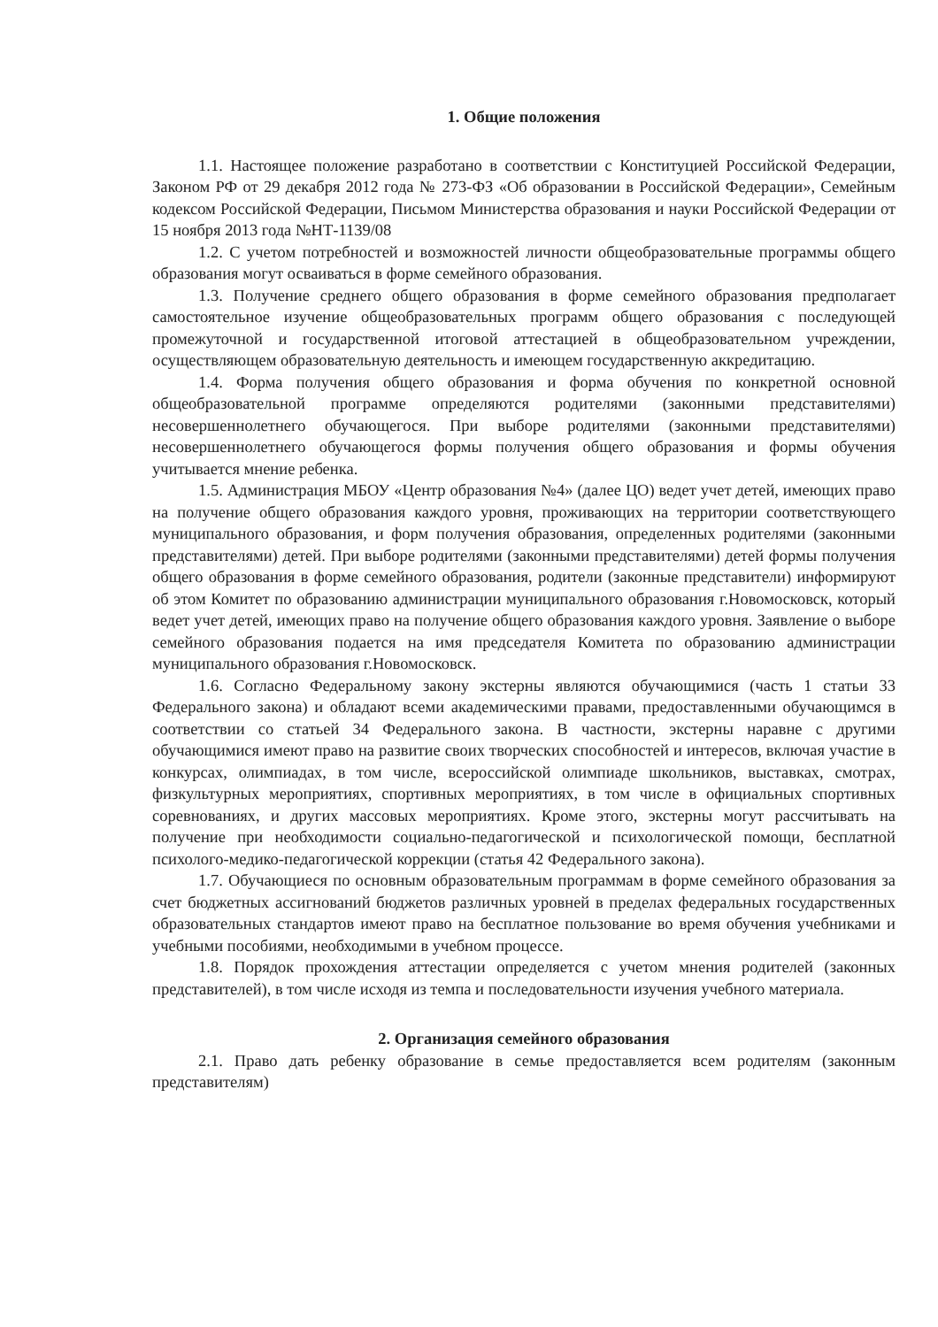1. Общие положения
1.1. Настоящее положение разработано в соответствии с Конституцией Российской Федерации, Законом РФ от 29 декабря 2012 года № 273-ФЗ «Об образовании в Российской Федерации», Семейным кодексом Российской Федерации, Письмом Министерства образования и науки Российской Федерации от 15 ноября 2013 года №НТ-1139/08
1.2. С учетом потребностей и возможностей личности общеобразовательные программы общего образования могут осваиваться в форме семейного образования.
1.3. Получение среднего общего образования в форме семейного образования предполагает самостоятельное изучение общеобразовательных программ общего образования с последующей промежуточной и государственной итоговой аттестацией в общеобразовательном учреждении, осуществляющем образовательную деятельность и имеющем государственную аккредитацию.
1.4. Форма получения общего образования и форма обучения по конкретной основной общеобразовательной программе определяются родителями (законными представителями) несовершеннолетнего обучающегося. При выборе родителями (законными представителями) несовершеннолетнего обучающегося формы получения общего образования и формы обучения учитывается мнение ребенка.
1.5. Администрация МБОУ «Центр образования №4» (далее ЦО) ведет учет детей, имеющих право на получение общего образования каждого уровня, проживающих на территории соответствующего муниципального образования, и форм получения образования, определенных родителями (законными представителями) детей. При выборе родителями (законными представителями) детей формы получения общего образования в форме семейного образования, родители (законные представители) информируют об этом Комитет по образованию администрации муниципального образования г.Новомосковск, который ведет учет детей, имеющих право на получение общего образования каждого уровня. Заявление о выборе семейного образования подается на имя председателя Комитета по образованию администрации муниципального образования г.Новомосковск.
1.6. Согласно Федеральному закону экстерны являются обучающимися (часть 1 статьи 33 Федерального закона) и обладают всеми академическими правами, предоставленными обучающимся в соответствии со статьей 34 Федерального закона. В частности, экстерны наравне с другими обучающимися имеют право на развитие своих творческих способностей и интересов, включая участие в конкурсах, олимпиадах, в том числе, всероссийской олимпиаде школьников, выставках, смотрах, физкультурных мероприятиях, спортивных мероприятиях, в том числе в официальных спортивных соревнованиях, и других массовых мероприятиях. Кроме этого, экстерны могут рассчитывать на получение при необходимости социально-педагогической и психологической помощи, бесплатной психолого-медико-педагогической коррекции (статья 42 Федерального закона).
1.7. Обучающиеся по основным образовательным программам в форме семейного образования за счет бюджетных ассигнований бюджетов различных уровней в пределах федеральных государственных образовательных стандартов имеют право на бесплатное пользование во время обучения учебниками и учебными пособиями, необходимыми в учебном процессе.
1.8. Порядок прохождения аттестации определяется с учетом мнения родителей (законных представителей), в том числе исходя из темпа и последовательности изучения учебного материала.
2. Организация семейного образования
2.1. Право дать ребенку образование в семье предоставляется всем родителям (законным представителям)